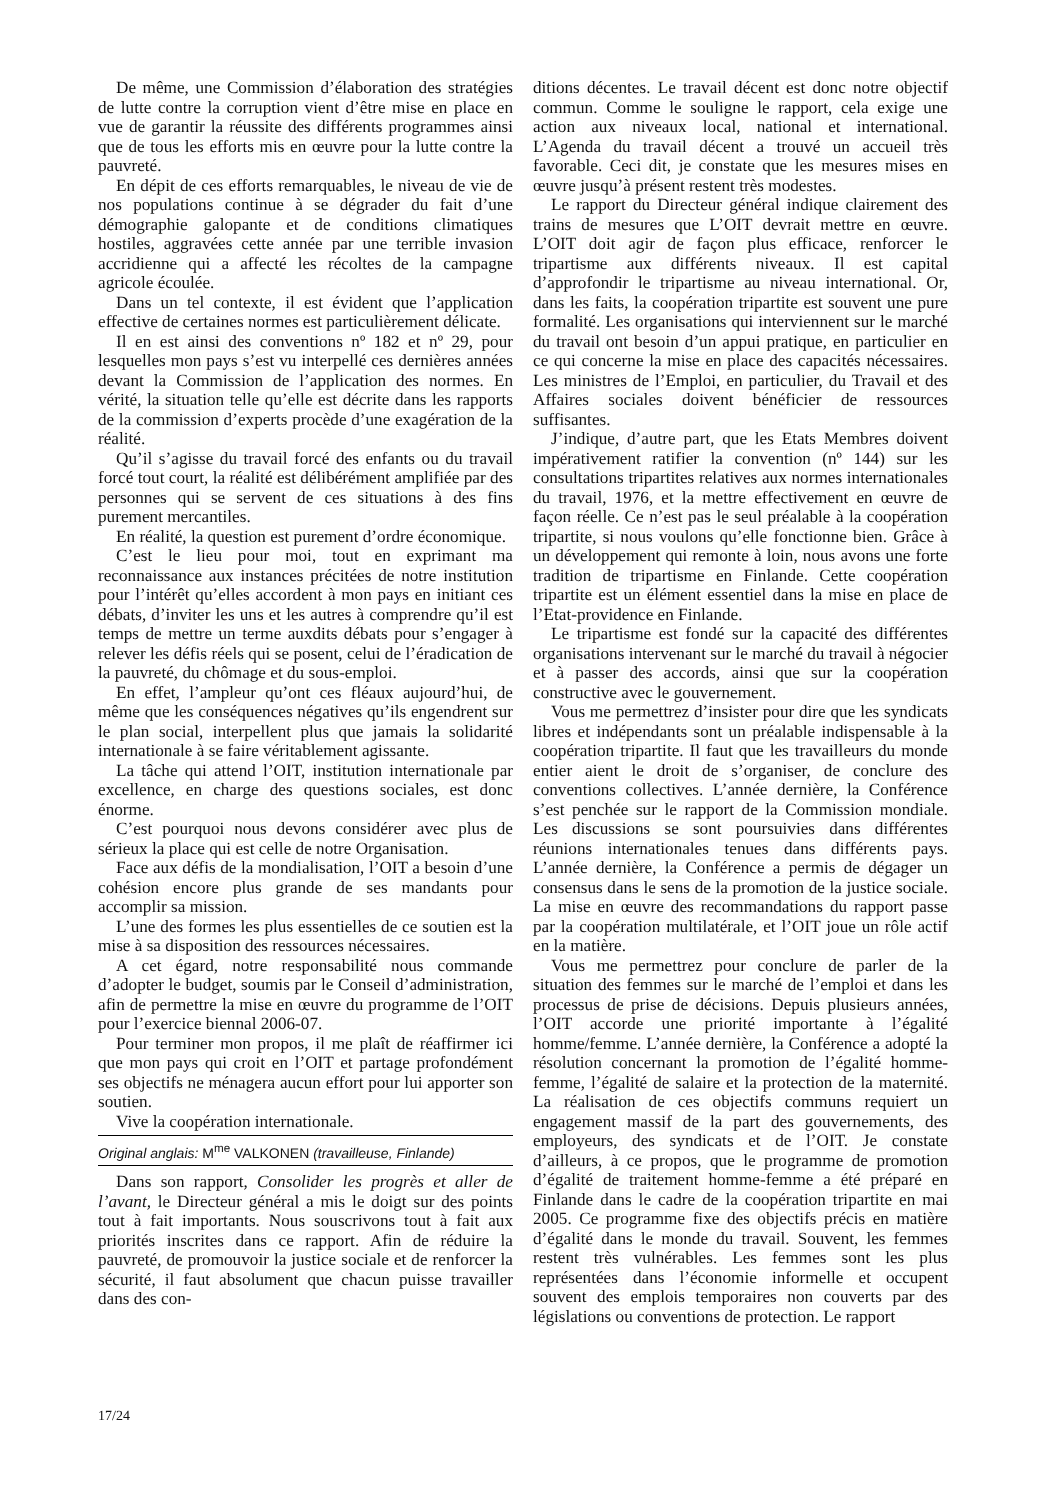De même, une Commission d’élaboration des stratégies de lutte contre la corruption vient d’être mise en place en vue de garantir la réussite des différents programmes ainsi que de tous les efforts mis en œuvre pour la lutte contre la pauvreté.
En dépit de ces efforts remarquables, le niveau de vie de nos populations continue à se dégrader du fait d’une démographie galopante et de conditions climatiques hostiles, aggravées cette année par une terrible invasion accridienne qui a affecté les récoltes de la campagne agricole écoulée.
Dans un tel contexte, il est évident que l’application effective de certaines normes est particulièrement délicate.
Il en est ainsi des conventions nº 182 et nº 29, pour lesquelles mon pays s’est vu interpellé ces dernières années devant la Commission de l’application des normes. En vérité, la situation telle qu’elle est décrite dans les rapports de la commission d’experts procède d’une exagération de la réalité.
Qu’il s’agisse du travail forcé des enfants ou du travail forcé tout court, la réalité est délibérément amplifiée par des personnes qui se servent de ces situations à des fins purement mercantiles.
En réalité, la question est purement d’ordre économique.
C’est le lieu pour moi, tout en exprimant ma reconnaissance aux instances précitées de notre institution pour l’intérêt qu’elles accordent à mon pays en initiant ces débats, d’inviter les uns et les autres à comprendre qu’il est temps de mettre un terme auxdits débats pour s’engager à relever les défis réels qui se posent, celui de l’éradication de la pauvreté, du chômage et du sous-emploi.
En effet, l’ampleur qu’ont ces fléaux aujourd’hui, de même que les conséquences négatives qu’ils engendrent sur le plan social, interpellent plus que jamais la solidarité internationale à se faire véritablement agissante.
La tâche qui attend l’OIT, institution internationale par excellence, en charge des questions sociales, est donc énorme.
C’est pourquoi nous devons considérer avec plus de sérieux la place qui est celle de notre Organisation.
Face aux défis de la mondialisation, l’OIT a besoin d’une cohésion encore plus grande de ses mandants pour accomplir sa mission.
L’une des formes les plus essentielles de ce soutien est la mise à sa disposition des ressources nécessaires.
A cet égard, notre responsabilité nous commande d’adopter le budget, soumis par le Conseil d’administration, afin de permettre la mise en œuvre du programme de l’OIT pour l’exercice biennal 2006-07.
Pour terminer mon propos, il me plaît de réaffirmer ici que mon pays qui croit en l’OIT et partage profondément ses objectifs ne ménagera aucun effort pour lui apporter son soutien.
Vive la coopération internationale.
Original anglais: M<sup>me</sup> VALKONEN (travailleuse, Finlande)
Dans son rapport, Consolider les progrès et aller de l’avant, le Directeur général a mis le doigt sur des points tout à fait importants. Nous souscrivons tout à fait aux priorités inscrites dans ce rapport. Afin de réduire la pauvreté, de promouvoir la justice sociale et de renforcer la sécurité, il faut absolument que chacun puisse travailler dans des con-
ditions décentes. Le travail décent est donc notre objectif commun. Comme le souligne le rapport, cela exige une action aux niveaux local, national et international. L’Agenda du travail décent a trouvé un accueil très favorable. Ceci dit, je constate que les mesures mises en œuvre jusqu’à présent restent très modestes.
Le rapport du Directeur général indique clairement des trains de mesures que L’OIT devrait mettre en œuvre. L’OIT doit agir de façon plus efficace, renforcer le tripartisme aux différents niveaux. Il est capital d’approfondir le tripartisme au niveau international. Or, dans les faits, la coopération tripartite est souvent une pure formalité. Les organisations qui interviennent sur le marché du travail ont besoin d’un appui pratique, en particulier en ce qui concerne la mise en place des capacités nécessaires. Les ministres de l’Emploi, en particulier, du Travail et des Affaires sociales doivent bénéficier de ressources suffisantes.
J’indique, d’autre part, que les Etats Membres doivent impérativement ratifier la convention (nº 144) sur les consultations tripartites relatives aux normes internationales du travail, 1976, et la mettre effectivement en œuvre de façon réelle. Ce n’est pas le seul préalable à la coopération tripartite, si nous voulons qu’elle fonctionne bien. Grâce à un développement qui remonte à loin, nous avons une forte tradition de tripartisme en Finlande. Cette coopération tripartite est un élément essentiel dans la mise en place de l’Etat-providence en Finlande.
Le tripartisme est fondé sur la capacité des différentes organisations intervenant sur le marché du travail à négocier et à passer des accords, ainsi que sur la coopération constructive avec le gouvernement.
Vous me permettrez d’insister pour dire que les syndicats libres et indépendants sont un préalable indispensable à la coopération tripartite. Il faut que les travailleurs du monde entier aient le droit de s’organiser, de conclure des conventions collectives. L’année dernière, la Conférence s’est penchée sur le rapport de la Commission mondiale. Les discussions se sont poursuivies dans différentes réunions internationales tenues dans différents pays. L’année dernière, la Conférence a permis de dégager un consensus dans le sens de la promotion de la justice sociale. La mise en œuvre des recommandations du rapport passe par la coopération multilatérale, et l’OIT joue un rôle actif en la matière.
Vous me permettrez pour conclure de parler de la situation des femmes sur le marché de l’emploi et dans les processus de prise de décisions. Depuis plusieurs années, l’OIT accorde une priorité importante à l’égalité homme/femme. L’année dernière, la Conférence a adopté la résolution concernant la promotion de l’égalité homme-femme, l’égalité de salaire et la protection de la maternité. La réalisation de ces objectifs communs requiert un engagement massif de la part des gouvernements, des employeurs, des syndicats et de l’OIT. Je constate d’ailleurs, à ce propos, que le programme de promotion d’égalité de traitement homme-femme a été préparé en Finlande dans le cadre de la coopération tripartite en mai 2005. Ce programme fixe des objectifs précis en matière d’égalité dans le monde du travail. Souvent, les femmes restent très vulnérables. Les femmes sont les plus représentées dans l’économie informelle et occupent souvent des emplois temporaires non couverts par des législations ou conventions de protection. Le rapport
17/24